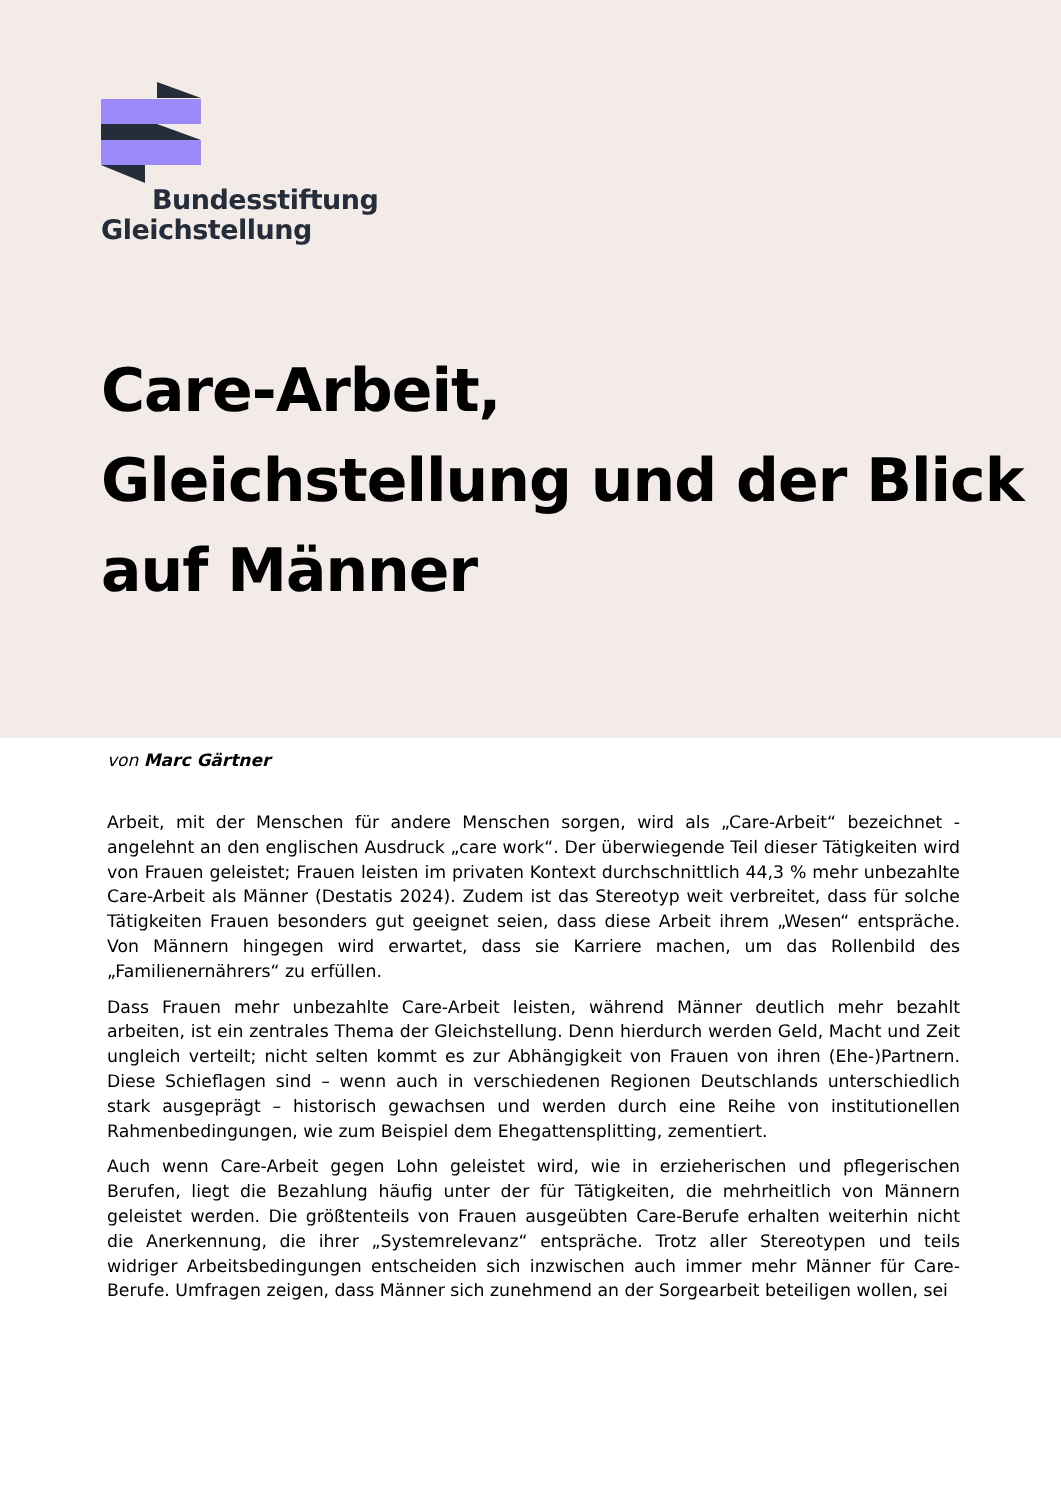Bundesstiftung
Gleichstellung
Care-Arbeit,
Gleichstellung und der Blick
auf Männer
von Marc Gärtner
Arbeit, mit der Menschen für andere Menschen sorgen, wird als „Care-Arbeit“ bezeichnet - angelehnt an den englischen Ausdruck „care work“. Der überwiegende Teil dieser Tätigkeiten wird von Frauen geleistet; Frauen leisten im privaten Kontext durchschnittlich 44,3 % mehr unbezahlte Care-Arbeit als Männer (Destatis 2024). Zudem ist das Stereotyp weit verbreitet, dass für solche Tätigkeiten Frauen besonders gut geeignet seien, dass diese Arbeit ihrem „Wesen“ entspräche. Von Männern hingegen wird erwartet, dass sie Karriere machen, um das Rollenbild des „Familienernährers“ zu erfüllen.
Dass Frauen mehr unbezahlte Care-Arbeit leisten, während Männer deutlich mehr bezahlt arbeiten, ist ein zentrales Thema der Gleichstellung. Denn hierdurch werden Geld, Macht und Zeit ungleich verteilt; nicht selten kommt es zur Abhängigkeit von Frauen von ihren (Ehe-)Partnern. Diese Schieflagen sind – wenn auch in verschiedenen Regionen Deutschlands unterschiedlich stark ausgeprägt – historisch gewachsen und werden durch eine Reihe von institutionellen Rahmenbedingungen, wie zum Beispiel dem Ehegattensplitting, zementiert.
Auch wenn Care-Arbeit gegen Lohn geleistet wird, wie in erzieherischen und pflegerischen Berufen, liegt die Bezahlung häufig unter der für Tätigkeiten, die mehrheitlich von Männern geleistet werden. Die größtenteils von Frauen ausgeübten Care-Berufe erhalten weiterhin nicht die Anerkennung, die ihrer „Systemrelevanz“ entspräche. Trotz aller Stereotypen und teils widriger Arbeitsbedingungen entscheiden sich inzwischen auch immer mehr Männer für Care-Berufe. Umfragen zeigen, dass Männer sich zunehmend an der Sorgearbeit beteiligen wollen, sei